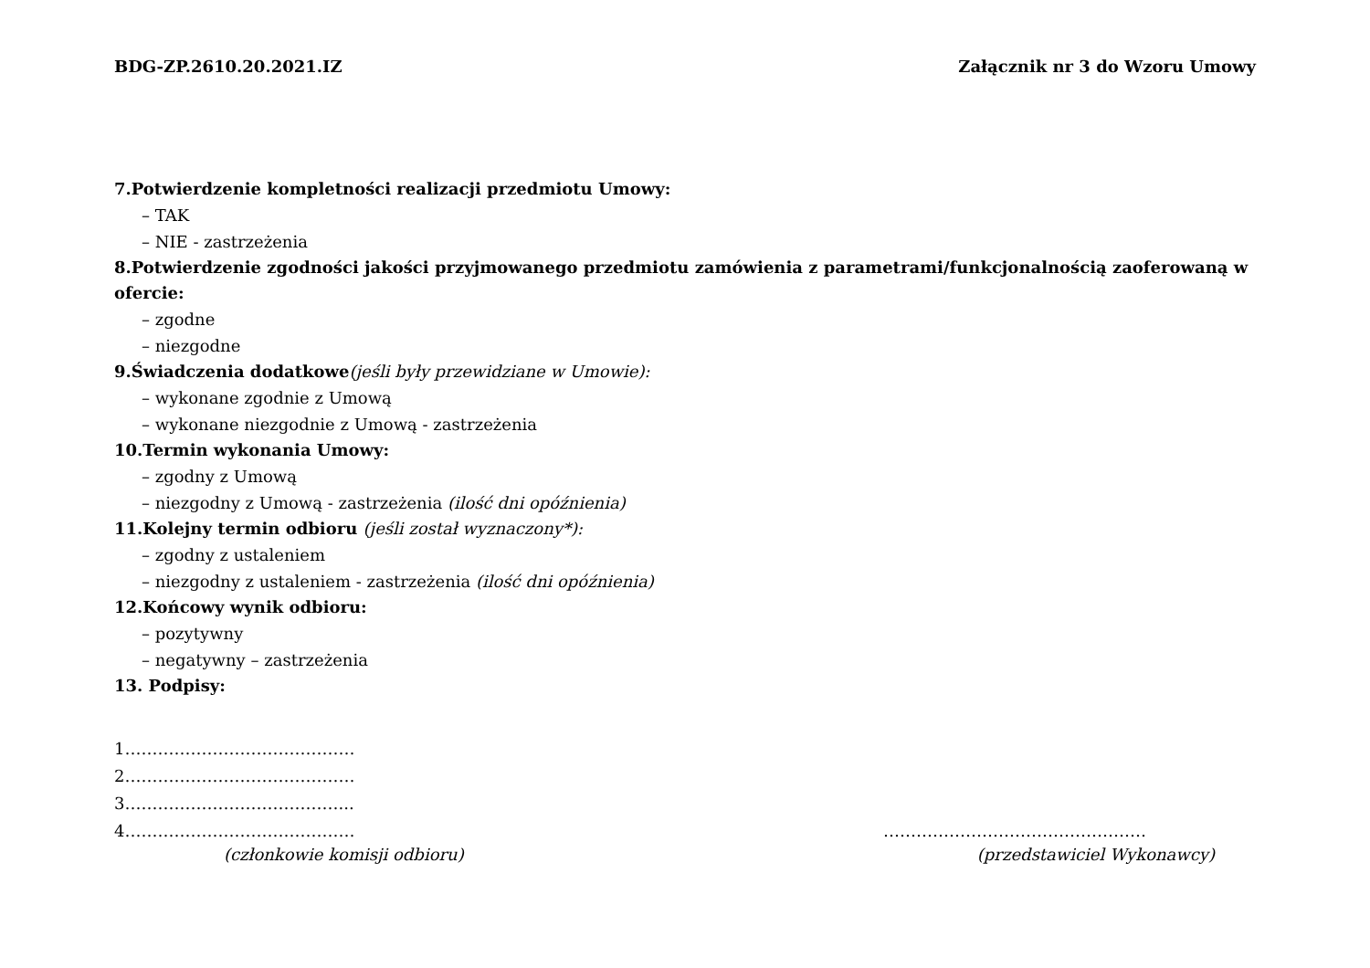BDG-ZP.2610.20.2021.IZ Załącznik nr 3 do Wzoru Umowy
7.Potwierdzenie kompletności realizacji przedmiotu Umowy:
– TAK
– NIE - zastrzeżenia
8.Potwierdzenie zgodności jakości przyjmowanego przedmiotu zamówienia z parametrami/funkcjonalnością zaoferowaną w ofercie:
– zgodne
– niezgodne
9.Świadczenia dodatkowe(jeśli były przewidziane w Umowie):
– wykonane zgodnie z Umową
– wykonane niezgodnie z Umową - zastrzeżenia
10.Termin wykonania Umowy:
– zgodny z Umową
– niezgodny z Umową - zastrzeżenia (ilość dni opóźnienia)
11.Kolejny termin odbioru (jeśli został wyznaczony*):
– zgodny z ustaleniem
– niezgodny z ustaleniem - zastrzeżenia (ilość dni opóźnienia)
12.Końcowy wynik odbioru:
– pozytywny
– negatywny – zastrzeżenia
13. Podpisy:
1……………………………………
2……………………………………
3…………………………………...
4…………………………………… …………………………………………
(członkowie komisji odbioru) (przedstawiciel Wykonawcy)